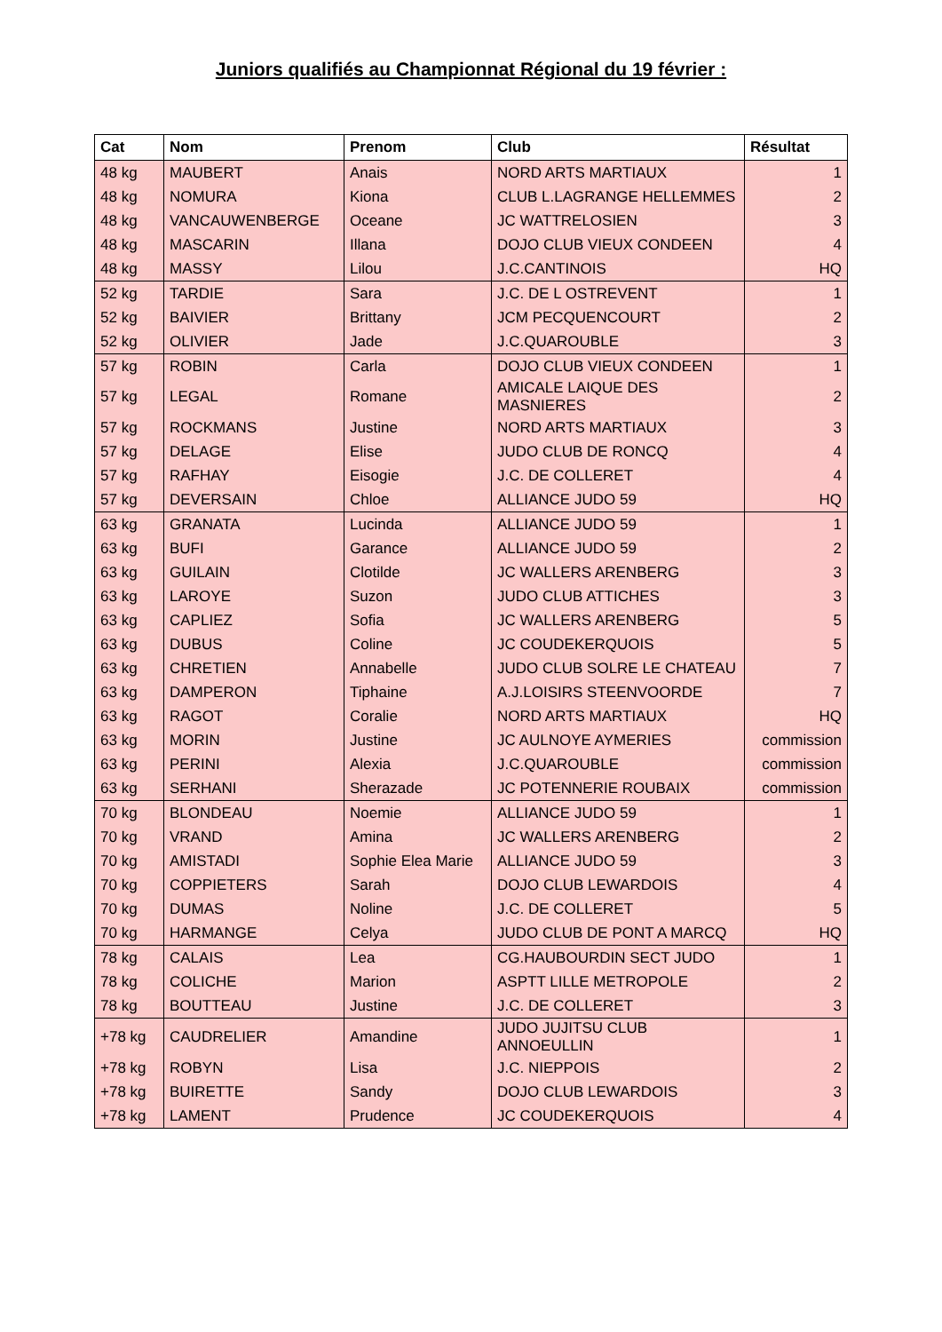Juniors qualifiés au Championnat Régional du 19 février :
| Cat | Nom | Prenom | Club | Résultat |
| --- | --- | --- | --- | --- |
| 48 kg | MAUBERT | Anais | NORD ARTS MARTIAUX | 1 |
| 48 kg | NOMURA | Kiona | CLUB L.LAGRANGE HELLEMMES | 2 |
| 48 kg | VANCAUWENBERGE | Oceane | JC WATTRELOSIEN | 3 |
| 48 kg | MASCARIN | Illana | DOJO CLUB VIEUX CONDEEN | 4 |
| 48 kg | MASSY | Lilou | J.C.CANTINOIS | HQ |
| 52 kg | TARDIE | Sara | J.C. DE L OSTREVENT | 1 |
| 52 kg | BAIVIER | Brittany | JCM PECQUENCOURT | 2 |
| 52 kg | OLIVIER | Jade | J.C.QUAROUBLE | 3 |
| 57 kg | ROBIN | Carla | DOJO CLUB VIEUX CONDEEN | 1 |
| 57 kg | LEGAL | Romane | AMICALE LAIQUE DES MASNIERES | 2 |
| 57 kg | ROCKMANS | Justine | NORD ARTS MARTIAUX | 3 |
| 57 kg | DELAGE | Elise | JUDO CLUB DE RONCQ | 4 |
| 57 kg | RAFHAY | Eisogie | J.C. DE COLLERET | 4 |
| 57 kg | DEVERSAIN | Chloe | ALLIANCE JUDO 59 | HQ |
| 63 kg | GRANATA | Lucinda | ALLIANCE JUDO 59 | 1 |
| 63 kg | BUFI | Garance | ALLIANCE JUDO 59 | 2 |
| 63 kg | GUILAIN | Clotilde | JC WALLERS ARENBERG | 3 |
| 63 kg | LAROYE | Suzon | JUDO CLUB ATTICHES | 3 |
| 63 kg | CAPLIEZ | Sofia | JC WALLERS ARENBERG | 5 |
| 63 kg | DUBUS | Coline | JC COUDEKERQUOIS | 5 |
| 63 kg | CHRETIEN | Annabelle | JUDO CLUB SOLRE LE CHATEAU | 7 |
| 63 kg | DAMPERON | Tiphaine | A.J.LOISIRS STEENVOORDE | 7 |
| 63 kg | RAGOT | Coralie | NORD ARTS MARTIAUX | HQ |
| 63 kg | MORIN | Justine | JC AULNOYE AYMERIES | commission |
| 63 kg | PERINI | Alexia | J.C.QUAROUBLE | commission |
| 63 kg | SERHANI | Sherazade | JC POTENNERIE ROUBAIX | commission |
| 70 kg | BLONDEAU | Noemie | ALLIANCE JUDO 59 | 1 |
| 70 kg | VRAND | Amina | JC WALLERS ARENBERG | 2 |
| 70 kg | AMISTADI | Sophie Elea Marie | ALLIANCE JUDO 59 | 3 |
| 70 kg | COPPIETERS | Sarah | DOJO CLUB LEWARDOIS | 4 |
| 70 kg | DUMAS | Noline | J.C. DE COLLERET | 5 |
| 70 kg | HARMANGE | Celya | JUDO CLUB DE PONT A MARCQ | HQ |
| 78 kg | CALAIS | Lea | CG.HAUBOURDIN SECT JUDO | 1 |
| 78 kg | COLICHE | Marion | ASPTT LILLE METROPOLE | 2 |
| 78 kg | BOUTTEAU | Justine | J.C. DE COLLERET | 3 |
| +78 kg | CAUDRELIER | Amandine | JUDO JUJITSU CLUB ANNOEULLIN | 1 |
| +78 kg | ROBYN | Lisa | J.C. NIEPPOIS | 2 |
| +78 kg | BUIRETTE | Sandy | DOJO CLUB LEWARDOIS | 3 |
| +78 kg | LAMENT | Prudence | JC COUDEKERQUOIS | 4 |